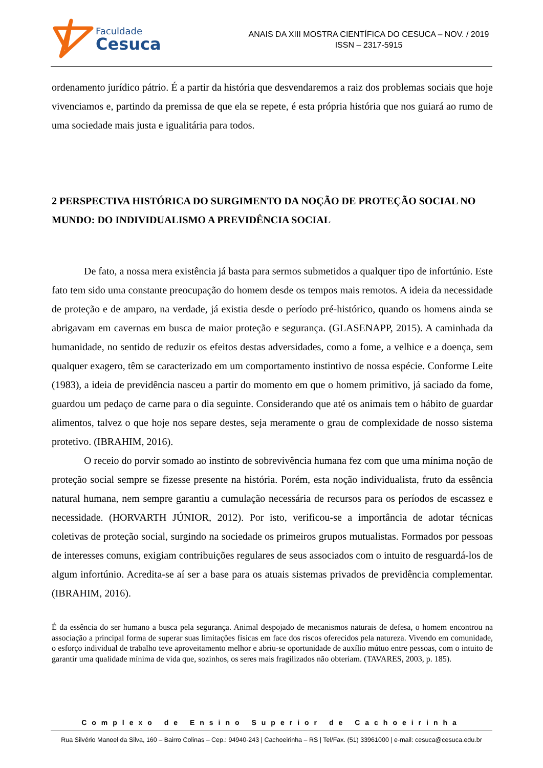Faculdade
Cesuca
ANAIS DA XIII MOSTRA CIENTÍFICA DO CESUCA – NOV. / 2019
ISSN – 2317-5915
ordenamento jurídico pátrio. É a partir da história que desvendaremos a raiz dos problemas sociais que hoje vivenciamos e, partindo da premissa de que ela se repete, é esta própria história que nos guiará ao rumo de uma sociedade mais justa e igualitária para todos.
2 PERSPECTIVA HISTÓRICA DO SURGIMENTO DA NOÇÃO DE PROTEÇÃO SOCIAL NO MUNDO: DO INDIVIDUALISMO A PREVIDÊNCIA SOCIAL
De fato, a nossa mera existência já basta para sermos submetidos a qualquer tipo de infortúnio. Este fato tem sido uma constante preocupação do homem desde os tempos mais remotos. A ideia da necessidade de proteção e de amparo, na verdade, já existia desde o período pré-histórico, quando os homens ainda se abrigavam em cavernas em busca de maior proteção e segurança. (GLASENAPP, 2015). A caminhada da humanidade, no sentido de reduzir os efeitos destas adversidades, como a fome, a velhice e a doença, sem qualquer exagero, têm se caracterizado em um comportamento instintivo de nossa espécie. Conforme Leite (1983), a ideia de previdência nasceu a partir do momento em que o homem primitivo, já saciado da fome, guardou um pedaço de carne para o dia seguinte. Considerando que até os animais tem o hábito de guardar alimentos, talvez o que hoje nos separe destes, seja meramente o grau de complexidade de nosso sistema protetivo. (IBRAHIM, 2016).
O receio do porvir somado ao instinto de sobrevivência humana fez com que uma mínima noção de proteção social sempre se fizesse presente na história. Porém, esta noção individualista, fruto da essência natural humana, nem sempre garantiu a cumulação necessária de recursos para os períodos de escassez e necessidade. (HORVARTH JÚNIOR, 2012). Por isto, verificou-se a importância de adotar técnicas coletivas de proteção social, surgindo na sociedade os primeiros grupos mutualistas. Formados por pessoas de interesses comuns, exigiam contribuições regulares de seus associados com o intuito de resguardá-los de algum infortúnio. Acredita-se aí ser a base para os atuais sistemas privados de previdência complementar. (IBRAHIM, 2016).
É da essência do ser humano a busca pela segurança. Animal despojado de mecanismos naturais de defesa, o homem encontrou na associação a principal forma de superar suas limitações físicas em face dos riscos oferecidos pela natureza. Vivendo em comunidade, o esforço individual de trabalho teve aproveitamento melhor e abriu-se oportunidade de auxílio mútuo entre pessoas, com o intuito de garantir uma qualidade mínima de vida que, sozinhos, os seres mais fragilizados não obteriam. (TAVARES, 2003, p. 185).
Complexo de Ensino Superior de Cachoeirinha
Rua Silvério Manoel da Silva, 160 – Bairro Colinas – Cep.: 94940-243 | Cachoeirinha – RS | Tel/Fax. (51) 33961000 | e-mail: cesuca@cesuca.edu.br